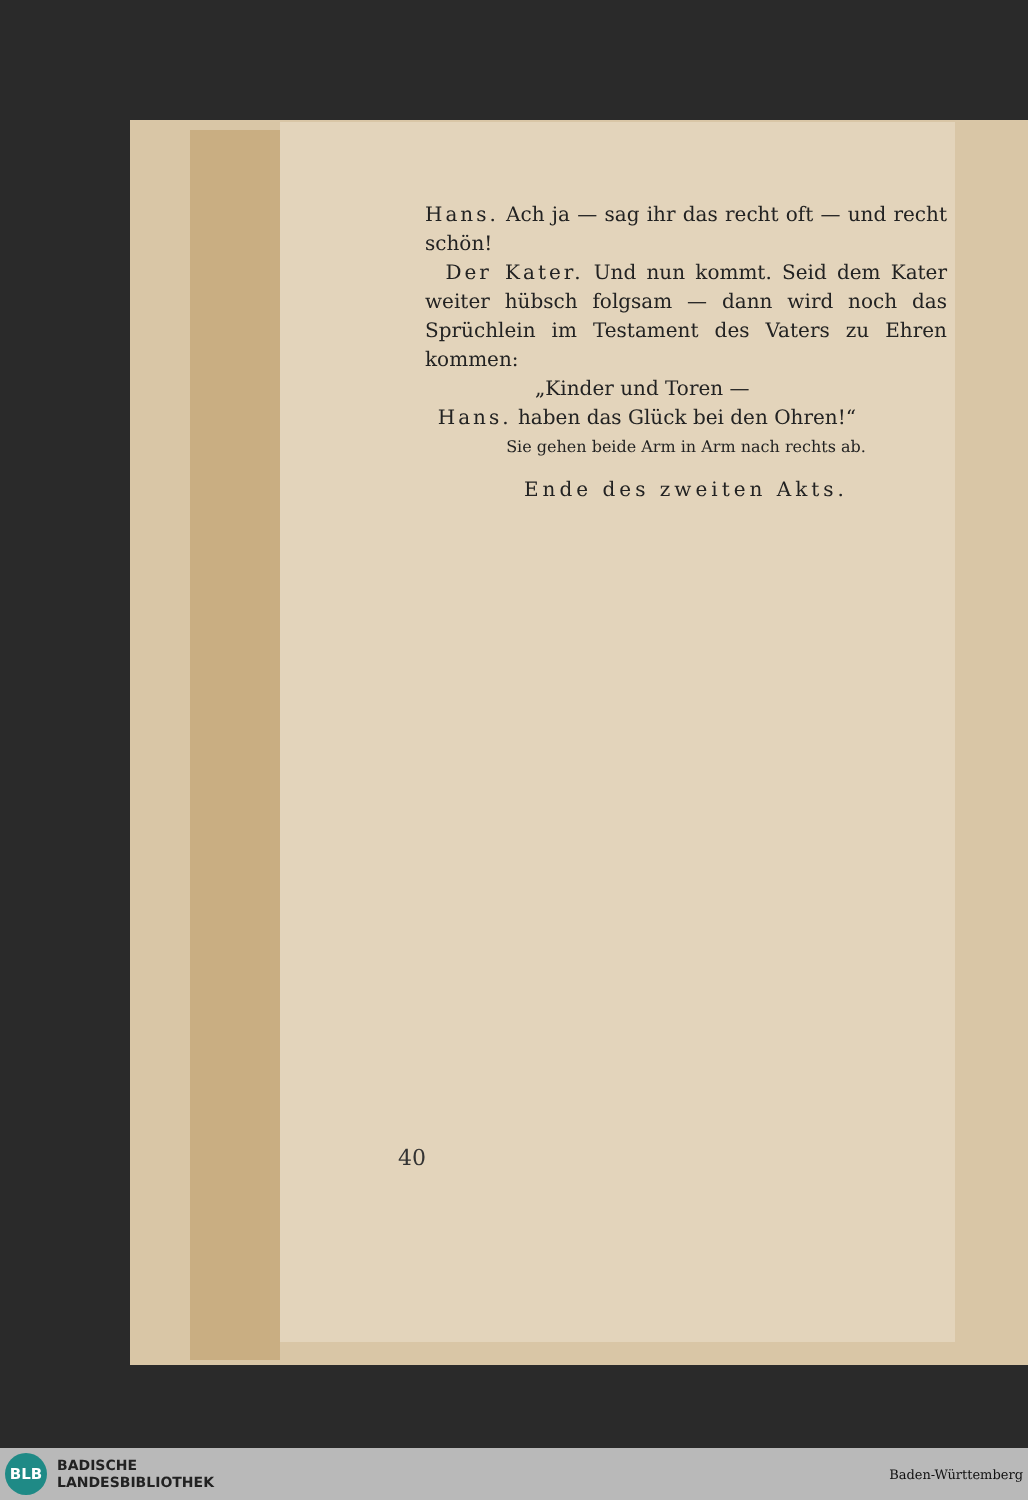Hans. Ach ja — sag ihr das recht oft — und recht schön!
Der Kater. Und nun kommt. Seid dem Kater weiter hübsch folgsam — dann wird noch das Sprüchlein im Testament des Vaters zu Ehren kommen:
„Kinder und Toren —
Hans. haben das Glück bei den Ohren!“
Sie gehen beide Arm in Arm nach rechts ab.
Ende des zweiten Akts.
40
BLB
BADISCHE
LANDESBIBLIOTHEK
Baden-Württemberg